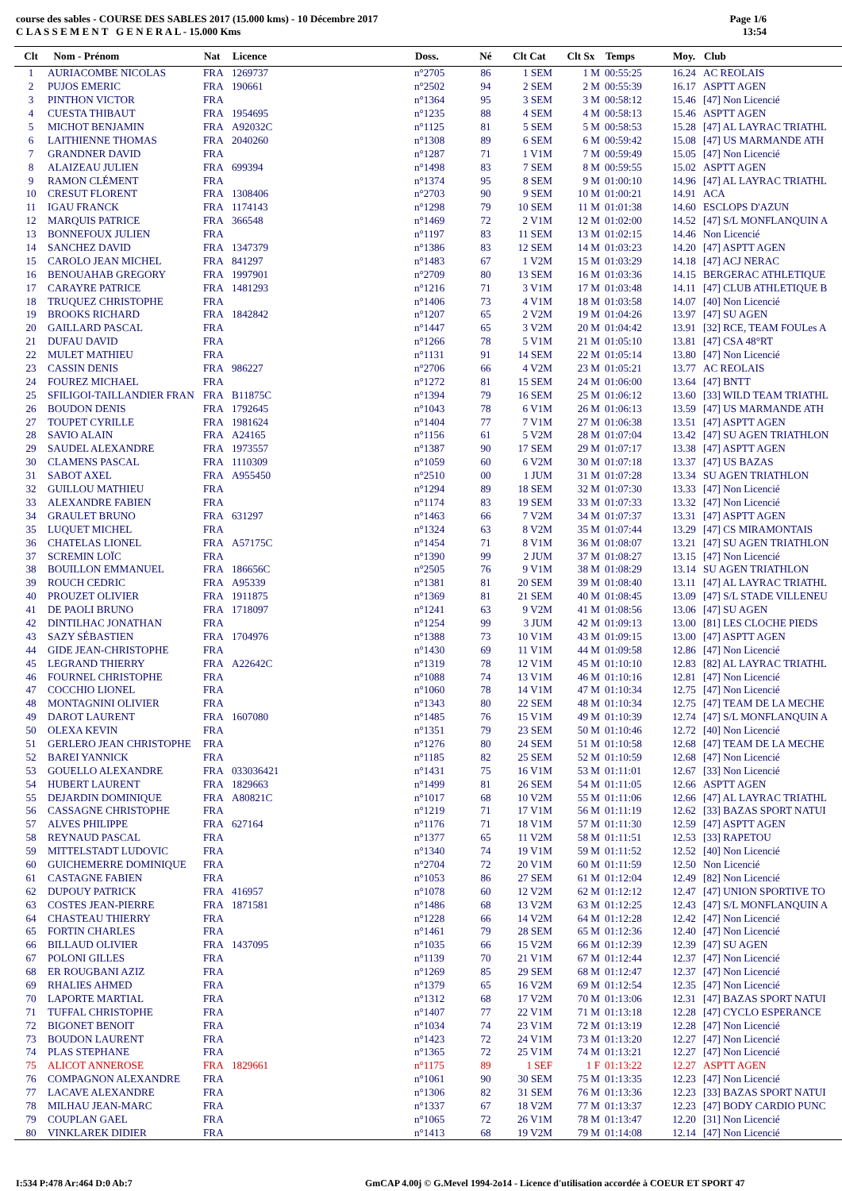course des sables - COURSE DES SABLES 2017 (15.000 kms) - 10 Décembre 2017
C L A S S E M E N T G E N E R A L - 15.000 Kms
Page 1/6
13:54
| Clt | Nom - Prénom | Nat | Licence | Doss. | Né | Clt Cat | Clt Sx | Temps | Moy. | Club |
| --- | --- | --- | --- | --- | --- | --- | --- | --- | --- | --- |
| 1 | AURIACOMBE NICOLAS | FRA | 1269737 | n°2705 | 86 | 1 SEM | 1 M | 00:55:25 | 16.24 | AC REOLAIS |
| 2 | PUJOS EMERIC | FRA | 190661 | n°2502 | 94 | 2 SEM | 2 M | 00:55:39 | 16.17 | ASPTT AGEN |
| 3 | PINTHON VICTOR | FRA | | n°1364 | 95 | 3 SEM | 3 M | 00:58:12 | 15.46 | [47] Non Licencié |
| 4 | CUESTA THIBAUT | FRA | 1954695 | n°1235 | 88 | 4 SEM | 4 M | 00:58:13 | 15.46 | ASPTT AGEN |
| 5 | MICHOT BENJAMIN | FRA | A92032C | n°1125 | 81 | 5 SEM | 5 M | 00:58:53 | 15.28 | [47] AL LAYRAC TRIATHL |
| 6 | LAITHIENNE THOMAS | FRA | 2040260 | n°1308 | 89 | 6 SEM | 6 M | 00:59:42 | 15.08 | [47] US MARMANDE ATH |
| 7 | GRANDNER DAVID | FRA | | n°1287 | 71 | 1 V1M | 7 M | 00:59:49 | 15.05 | [47] Non Licencié |
| 8 | ALAIZEAU JULIEN | FRA | 699394 | n°1498 | 83 | 7 SEM | 8 M | 00:59:55 | 15.02 | ASPTT AGEN |
| 9 | RAMON CLÉMENT | FRA | | n°1374 | 95 | 8 SEM | 9 M | 01:00:10 | 14.96 | [47] AL LAYRAC TRIATHL |
| 10 | CRESUT FLORENT | FRA | 1308406 | n°2703 | 90 | 9 SEM | 10 M | 01:00:21 | 14.91 | ACA |
| 11 | IGAU FRANCK | FRA | 1174143 | n°1298 | 79 | 10 SEM | 11 M | 01:01:38 | 14.60 | ESCLOPS D'AZUN |
| 12 | MARQUIS PATRICE | FRA | 366548 | n°1469 | 72 | 2 V1M | 12 M | 01:02:00 | 14.52 | [47] S/L MONFLANQUIN A |
| 13 | BONNEFOUX JULIEN | FRA | | n°1197 | 83 | 11 SEM | 13 M | 01:02:15 | 14.46 | Non Licencié |
| 14 | SANCHEZ DAVID | FRA | 1347379 | n°1386 | 83 | 12 SEM | 14 M | 01:03:23 | 14.20 | [47] ASPTT AGEN |
| 15 | CAROLO JEAN MICHEL | FRA | 841297 | n°1483 | 67 | 1 V2M | 15 M | 01:03:29 | 14.18 | [47] ACJ NERAC |
| 16 | BENOUAHAB GREGORY | FRA | 1997901 | n°2709 | 80 | 13 SEM | 16 M | 01:03:36 | 14.15 | BERGERAC ATHLETIQUE |
| 17 | CARAYRE PATRICE | FRA | 1481293 | n°1216 | 71 | 3 V1M | 17 M | 01:03:48 | 14.11 | [47] CLUB ATHLETIQUE B |
| 18 | TRUQUEZ CHRISTOPHE | FRA | | n°1406 | 73 | 4 V1M | 18 M | 01:03:58 | 14.07 | [40] Non Licencié |
| 19 | BROOKS RICHARD | FRA | 1842842 | n°1207 | 65 | 2 V2M | 19 M | 01:04:26 | 13.97 | [47] SU AGEN |
| 20 | GAILLARD PASCAL | FRA | | n°1447 | 65 | 3 V2M | 20 M | 01:04:42 | 13.91 | [32] RCE, TEAM FOULes A |
| 21 | DUFAU DAVID | FRA | | n°1266 | 78 | 5 V1M | 21 M | 01:05:10 | 13.81 | [47] CSA 48°RT |
| 22 | MULET MATHIEU | FRA | | n°1131 | 91 | 14 SEM | 22 M | 01:05:14 | 13.80 | [47] Non Licencié |
| 23 | CASSIN DENIS | FRA | 986227 | n°2706 | 66 | 4 V2M | 23 M | 01:05:21 | 13.77 | AC REOLAIS |
| 24 | FOUREZ MICHAEL | FRA | | n°1272 | 81 | 15 SEM | 24 M | 01:06:00 | 13.64 | [47] BNTT |
| 25 | SFILIGOI-TAILLANDIER FRAN | FRA | B11875C | n°1394 | 79 | 16 SEM | 25 M | 01:06:12 | 13.60 | [33] WILD TEAM TRIATHL |
| 26 | BOUDON DENIS | FRA | 1792645 | n°1043 | 78 | 6 V1M | 26 M | 01:06:13 | 13.59 | [47] US MARMANDE ATH |
| 27 | TOUPET CYRILLE | FRA | 1981624 | n°1404 | 77 | 7 V1M | 27 M | 01:06:38 | 13.51 | [47] ASPTT AGEN |
| 28 | SAVIO ALAIN | FRA | A24165 | n°1156 | 61 | 5 V2M | 28 M | 01:07:04 | 13.42 | [47] SU AGEN TRIATHLON |
| 29 | SAUDEL ALEXANDRE | FRA | 1973557 | n°1387 | 90 | 17 SEM | 29 M | 01:07:17 | 13.38 | [47] ASPTT AGEN |
| 30 | CLAMENS PASCAL | FRA | 1110309 | n°1059 | 60 | 6 V2M | 30 M | 01:07:18 | 13.37 | [47] US BAZAS |
| 31 | SABOT AXEL | FRA | A955450 | n°2510 | 00 | 1 JUM | 31 M | 01:07:28 | 13.34 | SU AGEN TRIATHLON |
| 32 | GUILLOU MATHIEU | FRA | | n°1294 | 89 | 18 SEM | 32 M | 01:07:30 | 13.33 | [47] Non Licencié |
| 33 | ALEXANDRE FABIEN | FRA | | n°1174 | 83 | 19 SEM | 33 M | 01:07:33 | 13.32 | [47] Non Licencié |
| 34 | GRAULET BRUNO | FRA | 631297 | n°1463 | 66 | 7 V2M | 34 M | 01:07:37 | 13.31 | [47] ASPTT AGEN |
| 35 | LUQUET MICHEL | FRA | | n°1324 | 63 | 8 V2M | 35 M | 01:07:44 | 13.29 | [47] CS MIRAMONTAIS |
| 36 | CHATELAS LIONEL | FRA | A57175C | n°1454 | 71 | 8 V1M | 36 M | 01:08:07 | 13.21 | [47] SU AGEN TRIATHLON |
| 37 | SCREMIN LOÏC | FRA | | n°1390 | 99 | 2 JUM | 37 M | 01:08:27 | 13.15 | [47] Non Licencié |
| 38 | BOUILLON EMMANUEL | FRA | 186656C | n°2505 | 76 | 9 V1M | 38 M | 01:08:29 | 13.14 | SU AGEN TRIATHLON |
| 39 | ROUCH CEDRIC | FRA | A95339 | n°1381 | 81 | 20 SEM | 39 M | 01:08:40 | 13.11 | [47] AL LAYRAC TRIATHL |
| 40 | PROUZET OLIVIER | FRA | 1911875 | n°1369 | 81 | 21 SEM | 40 M | 01:08:45 | 13.09 | [47] S/L STADE VILLENEU |
| 41 | DE PAOLI BRUNO | FRA | 1718097 | n°1241 | 63 | 9 V2M | 41 M | 01:08:56 | 13.06 | [47] SU AGEN |
| 42 | DINTILHAC JONATHAN | FRA | | n°1254 | 99 | 3 JUM | 42 M | 01:09:13 | 13.00 | [81] LES CLOCHE PIEDS |
| 43 | SAZY SÉBASTIEN | FRA | 1704976 | n°1388 | 73 | 10 V1M | 43 M | 01:09:15 | 13.00 | [47] ASPTT AGEN |
| 44 | GIDE JEAN-CHRISTOPHE | FRA | | n°1430 | 69 | 11 V1M | 44 M | 01:09:58 | 12.86 | [47] Non Licencié |
| 45 | LEGRAND THIERRY | FRA | A22642C | n°1319 | 78 | 12 V1M | 45 M | 01:10:10 | 12.83 | [82] AL LAYRAC TRIATHL |
| 46 | FOURNEL CHRISTOPHE | FRA | | n°1088 | 74 | 13 V1M | 46 M | 01:10:16 | 12.81 | [47] Non Licencié |
| 47 | COCCHIO LIONEL | FRA | | n°1060 | 78 | 14 V1M | 47 M | 01:10:34 | 12.75 | [47] Non Licencié |
| 48 | MONTAGNINI OLIVIER | FRA | | n°1343 | 80 | 22 SEM | 48 M | 01:10:34 | 12.75 | [47] TEAM DE LA MECHE |
| 49 | DAROT LAURENT | FRA | 1607080 | n°1485 | 76 | 15 V1M | 49 M | 01:10:39 | 12.74 | [47] S/L MONFLANQUIN A |
| 50 | OLEXA KEVIN | FRA | | n°1351 | 79 | 23 SEM | 50 M | 01:10:46 | 12.72 | [40] Non Licencié |
| 51 | GERLERO JEAN CHRISTOPHE | FRA | | n°1276 | 80 | 24 SEM | 51 M | 01:10:58 | 12.68 | [47] TEAM DE LA MECHE |
| 52 | BAREI YANNICK | FRA | | n°1185 | 82 | 25 SEM | 52 M | 01:10:59 | 12.68 | [47] Non Licencié |
| 53 | GOUELLO ALEXANDRE | FRA | 033036421 | n°1431 | 75 | 16 V1M | 53 M | 01:11:01 | 12.67 | [33] Non Licencié |
| 54 | HUBERT LAURENT | FRA | 1829663 | n°1499 | 81 | 26 SEM | 54 M | 01:11:05 | 12.66 | ASPTT AGEN |
| 55 | DEJARDIN DOMINIQUE | FRA | A80821C | n°1017 | 68 | 10 V2M | 55 M | 01:11:06 | 12.66 | [47] AL LAYRAC TRIATHL |
| 56 | CASSAGNE CHRISTOPHE | FRA | | n°1219 | 71 | 17 V1M | 56 M | 01:11:19 | 12.62 | [33] BAZAS SPORT NATUI |
| 57 | ALVES PHILIPPE | FRA | 627164 | n°1176 | 71 | 18 V1M | 57 M | 01:11:30 | 12.59 | [47] ASPTT AGEN |
| 58 | REYNAUD PASCAL | FRA | | n°1377 | 65 | 11 V2M | 58 M | 01:11:51 | 12.53 | [33] RAPETOU |
| 59 | MITTELSTADT LUDOVIC | FRA | | n°1340 | 74 | 19 V1M | 59 M | 01:11:52 | 12.52 | [40] Non Licencié |
| 60 | GUICHEMERRE DOMINIQUE | FRA | | n°2704 | 72 | 20 V1M | 60 M | 01:11:59 | 12.50 | Non Licencié |
| 61 | CASTAGNE FABIEN | FRA | | n°1053 | 86 | 27 SEM | 61 M | 01:12:04 | 12.49 | [82] Non Licencié |
| 62 | DUPOUY PATRICK | FRA | 416957 | n°1078 | 60 | 12 V2M | 62 M | 01:12:12 | 12.47 | [47] UNION SPORTIVE TO |
| 63 | COSTES JEAN-PIERRE | FRA | 1871581 | n°1486 | 68 | 13 V2M | 63 M | 01:12:25 | 12.43 | [47] S/L MONFLANQUIN A |
| 64 | CHASTEAU THIERRY | FRA | | n°1228 | 66 | 14 V2M | 64 M | 01:12:28 | 12.42 | [47] Non Licencié |
| 65 | FORTIN CHARLES | FRA | | n°1461 | 79 | 28 SEM | 65 M | 01:12:36 | 12.40 | [47] Non Licencié |
| 66 | BILLAUD OLIVIER | FRA | 1437095 | n°1035 | 66 | 15 V2M | 66 M | 01:12:39 | 12.39 | [47] SU AGEN |
| 67 | POLONI GILLES | FRA | | n°1139 | 70 | 21 V1M | 67 M | 01:12:44 | 12.37 | [47] Non Licencié |
| 68 | ER ROUGBANI AZIZ | FRA | | n°1269 | 85 | 29 SEM | 68 M | 01:12:47 | 12.37 | [47] Non Licencié |
| 69 | RHALIES AHMED | FRA | | n°1379 | 65 | 16 V2M | 69 M | 01:12:54 | 12.35 | [47] Non Licencié |
| 70 | LAPORTE MARTIAL | FRA | | n°1312 | 68 | 17 V2M | 70 M | 01:13:06 | 12.31 | [47] BAZAS SPORT NATUI |
| 71 | TUFFAL CHRISTOPHE | FRA | | n°1407 | 77 | 22 V1M | 71 M | 01:13:18 | 12.28 | [47] CYCLO ESPERANCE |
| 72 | BIGONET BENOIT | FRA | | n°1034 | 74 | 23 V1M | 72 M | 01:13:19 | 12.28 | [47] Non Licencié |
| 73 | BOUDON LAURENT | FRA | | n°1423 | 72 | 24 V1M | 73 M | 01:13:20 | 12.27 | [47] Non Licencié |
| 74 | PLAS STEPHANE | FRA | | n°1365 | 72 | 25 V1M | 74 M | 01:13:21 | 12.27 | [47] Non Licencié |
| 75 | ALICOT ANNEROSE | FRA | 1829661 | n°1175 | 89 | 1 SEF | 1 F | 01:13:22 | 12.27 | ASPTT AGEN |
| 76 | COMPAGNON ALEXANDRE | FRA | | n°1061 | 90 | 30 SEM | 75 M | 01:13:35 | 12.23 | [47] Non Licencié |
| 77 | LACAVE ALEXANDRE | FRA | | n°1306 | 82 | 31 SEM | 76 M | 01:13:36 | 12.23 | [33] BAZAS SPORT NATUI |
| 78 | MILHAU JEAN-MARC | FRA | | n°1337 | 67 | 18 V2M | 77 M | 01:13:37 | 12.23 | [47] BODY CARDIO PUNC |
| 79 | COUPLAN GAEL | FRA | | n°1065 | 72 | 26 V1M | 78 M | 01:13:47 | 12.20 | [31] Non Licencié |
| 80 | VINKLAREK DIDIER | FRA | | n°1413 | 68 | 19 V2M | 79 M | 01:14:08 | 12.14 | [47] Non Licencié |
I:534 P:478 Ar:464 D:0 Ab:7 GmCAP 4.00j © G.Mevel 1994-2o14 - Licence d'utilisation accordée à COEUR ET SPORT 47